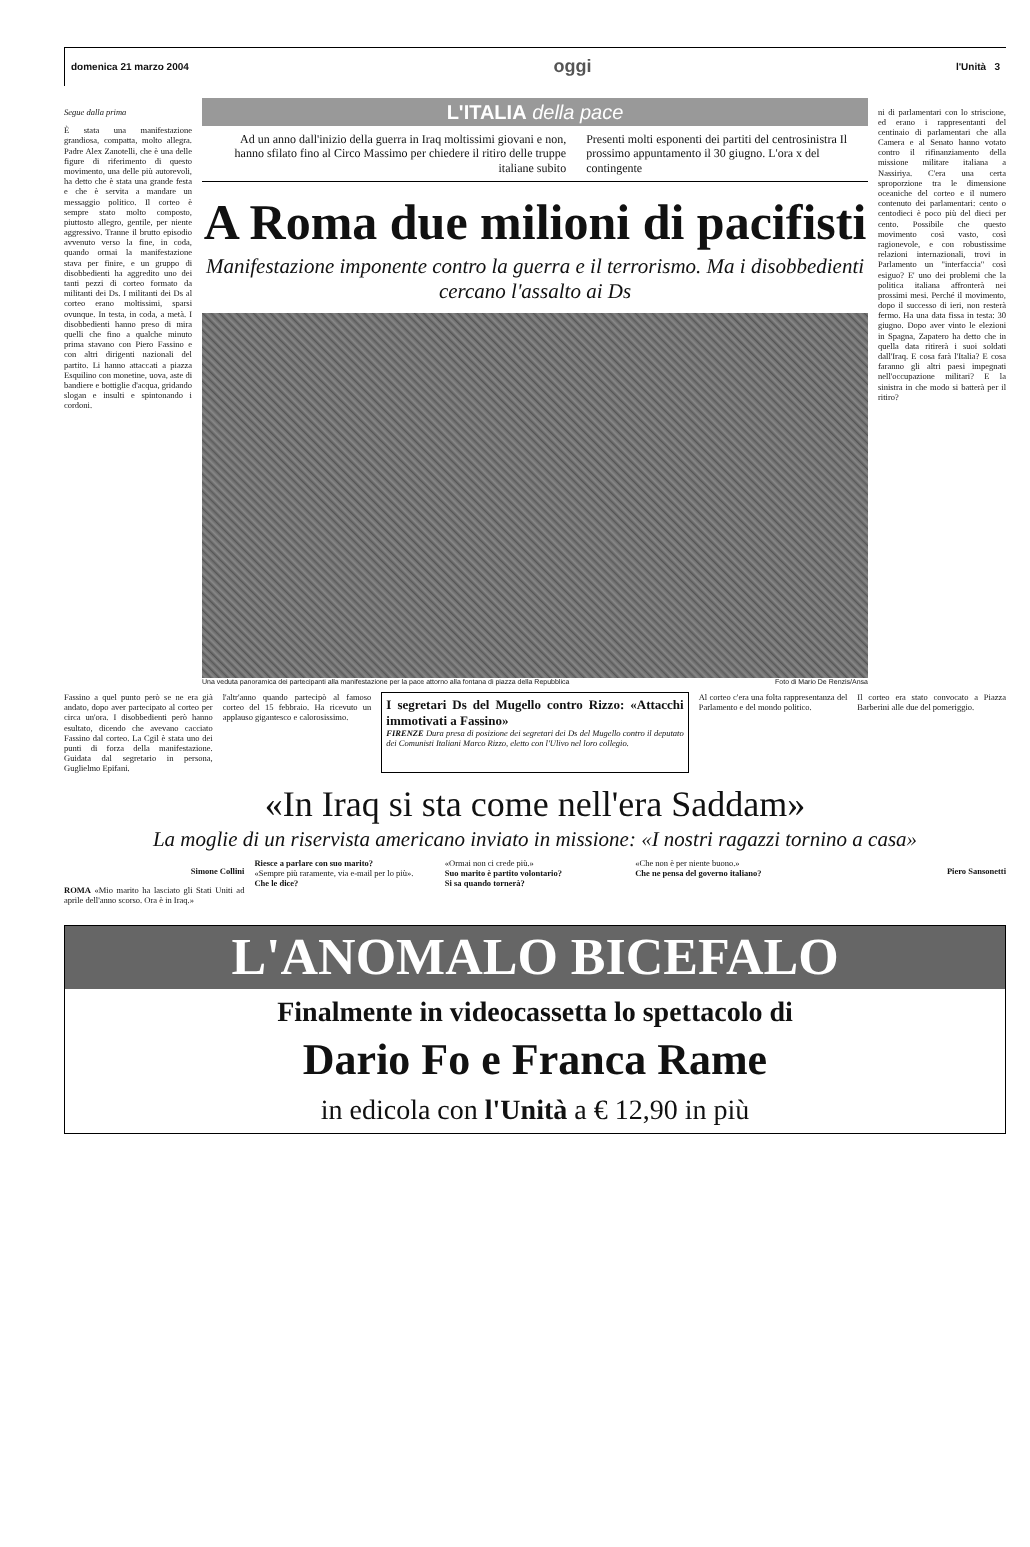domenica 21 marzo 2004 oggi l'Unità 3
Segue dalla prima
È stata una manifestazione grandiosa, compatta, molto allegra. Padre Alex Zanotelli, che è una delle figure di riferimento di questo movimento, una delle più autorevoli, ha detto che è stata una grande festa e che è servita a mandare un messaggio politico. Il corteo è sempre stato molto composto, piuttosto allegro, gentile, per niente aggressivo. Tranne il brutto episodio avvenuto verso la fine, in coda, quando ormai la manifestazione stava per finire, e un gruppo di disobbedienti ha aggredito uno dei tanti pezzi di corteo formato da militanti dei Ds. I militanti dei Ds al corteo erano moltissimi, sparsi ovunque. In testa, in coda, a metà. I disobbedienti hanno preso di mira quelli che fino a qualche minuto prima stavano con Piero Fassino e con altri dirigenti nazionali del partito. Li hanno attaccati a piazza Esquilino con monetine, uova, aste di bandiere e bottiglie d'acqua, gridando slogan e insulti e spintonando i cordoni.
L'ITALIA della pace
Ad un anno dall'inizio della guerra in Iraq moltissimi giovani e non, hanno sfilato fino al Circo Massimo per chiedere il ritiro delle truppe italiane subito
Presenti molti esponenti dei partiti del centrosinistra Il prossimo appuntamento il 30 giugno. L'ora x del contingente
A Roma due milioni di pacifisti
Manifestazione imponente contro la guerra e il terrorismo. Ma i disobbedienti cercano l'assalto ai Ds
Una veduta panoramica dei partecipanti alla manifestazione per la pace attorno alla fontana di piazza della Repubblica Foto di Mario De Renzis/Ansa
ni di parlamentari con lo striscione, ed erano i rappresentanti del centinaio di parlamentari che alla Camera e al Senato hanno votato contro il rifinanziamento della missione militare italiana a Nassiriya. C'era una certa sproporzione tra le dimensione oceaniche del corteo e il numero contenuto dei parlamentari: cento o centodieci è poco più del dieci per cento. Possibile che questo movimento così vasto, così ragionevole, e con robustissime relazioni internazionali, trovi in Parlamento un "interfaccia" così esiguo? E' uno dei problemi che la politica italiana affronterà nei prossimi mesi. Perché il movimento, dopo il successo di ieri, non resterà fermo. Ha una data fissa in testa: 30 giugno. Dopo aver vinto le elezioni in Spagna, Zapatero ha detto che in quella data ritirerà i suoi soldati dall'Iraq. E cosa farà l'Italia? E cosa faranno gli altri paesi impegnati nell'occupazione militari? E la sinistra in che modo si batterà per il ritiro?
Fassino a quel punto però se ne era già andato, dopo aver partecipato al corteo per circa un'ora. I disobbedienti però hanno esultato, dicendo che avevano cacciato Fassino dal corteo. La Cgil è stata uno dei punti di forza della manifestazione. Guidata dal segretario in persona, Guglielmo Epifani.
l'altr'anno quando partecipò al famoso corteo del 15 febbraio. Ha ricevuto un applauso gigantesco e calorosissimo.
I segretari Ds del Mugello contro Rizzo: «Attacchi immotivati a Fassino»
FIRENZE Dura presa di posizione dei segretari dei Ds del Mugello contro il deputato dei Comunisti Italiani Marco Rizzo, eletto con l'Ulivo nel loro collegio.
Al corteo c'era una folta rappresentanza del Parlamento e del mondo politico.
Il corteo era stato convocato a Piazza Barberini alle due del pomeriggio.
«In Iraq si sta come nell'era Saddam»
La moglie di un riservista americano inviato in missione: «I nostri ragazzi tornino a casa»
Simone Collini
ROMA «Mio marito ha lasciato gli Stati Uniti ad aprile dell'anno scorso. Ora è in Iraq.»
Riesce a parlare con suo marito?
«Sempre più raramente, via e-mail per lo più».
Che le dice?
«Ormai non ci crede più.»
Suo marito è partito volontario?
Si sa quando tornerà?
«Che non è per niente buono.»
Che ne pensa del governo italiano?
Piero Sansonetti
L'ANOMALO BICEFALO
Finalmente in videocassetta lo spettacolo di
Dario Fo e Franca Rame
in edicola con l'Unità a € 12,90 in più